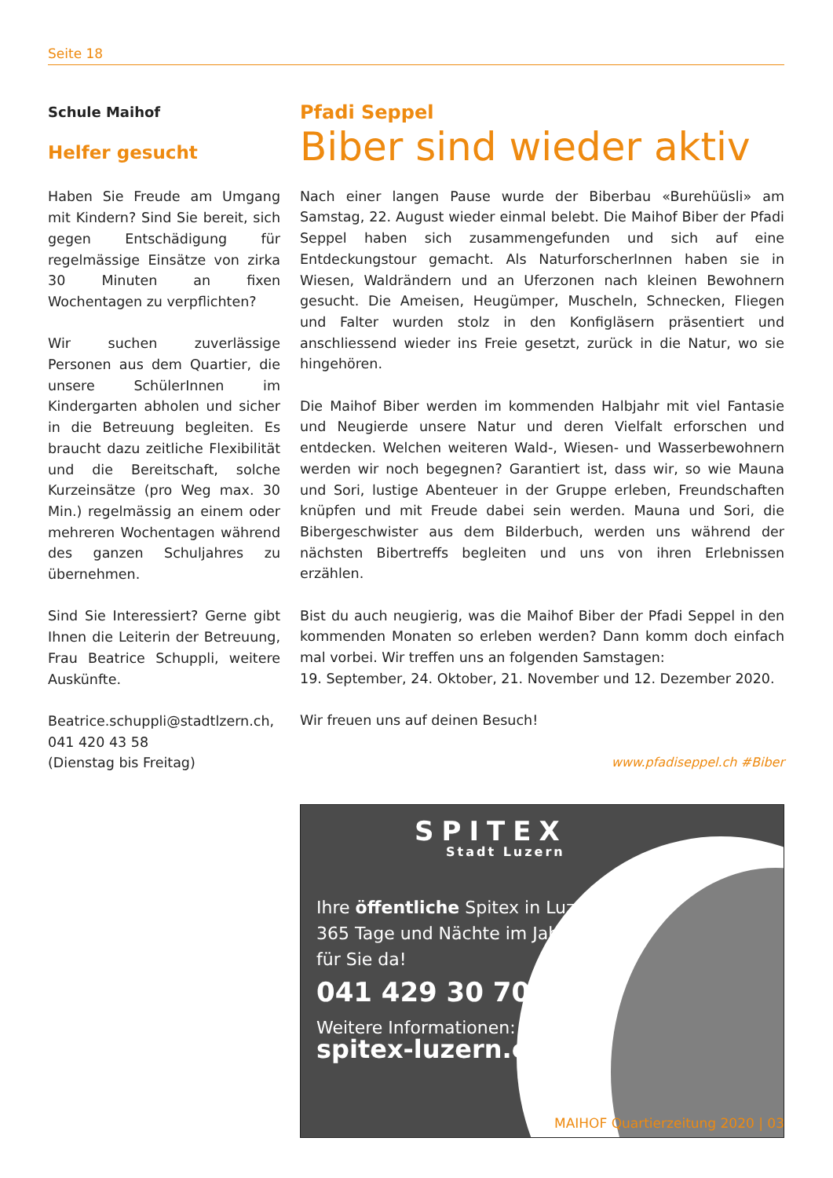Seite 18
Schule Maihof
Helfer gesucht
Haben Sie Freude am Umgang mit Kindern? Sind Sie bereit, sich gegen Entschädigung für regelmässige Einsätze von zirka 30 Minuten an fixen Wochentagen zu verpflichten?
Wir suchen zuverlässige Personen aus dem Quartier, die unsere SchülerInnen im Kindergarten abholen und sicher in die Betreuung begleiten. Es braucht dazu zeitliche Flexibilität und die Bereitschaft, solche Kurzeinsätze (pro Weg max. 30 Min.) regelmässig an einem oder mehreren Wochentagen während des ganzen Schuljahres zu übernehmen.
Sind Sie Interessiert? Gerne gibt Ihnen die Leiterin der Betreuung, Frau Beatrice Schuppli, weitere Auskünfte.
Beatrice.schuppli@stadtlzern.ch,
041 420 43 58
(Dienstag bis Freitag)
Pfadi Seppel
Biber sind wieder aktiv
Nach einer langen Pause wurde der Biberbau «Burehüüsli» am Samstag, 22. August wieder einmal belebt. Die Maihof Biber der Pfadi Seppel haben sich zusammengefunden und sich auf eine Entdeckungstour gemacht. Als NaturforscherInnen haben sie in Wiesen, Waldrändern und an Uferzonen nach kleinen Bewohnern gesucht. Die Ameisen, Heugümper, Muscheln, Schnecken, Fliegen und Falter wurden stolz in den Konfigläsern präsentiert und anschliessend wieder ins Freie gesetzt, zurück in die Natur, wo sie hingehören.
Die Maihof Biber werden im kommenden Halbjahr mit viel Fantasie und Neugierde unsere Natur und deren Vielfalt erforschen und entdecken. Welchen weiteren Wald-, Wiesen- und Wasserbewohnern werden wir noch begegnen? Garantiert ist, dass wir, so wie Mauna und Sori, lustige Abenteuer in der Gruppe erleben, Freundschaften knüpfen und mit Freude dabei sein werden. Mauna und Sori, die Bibergeschwister aus dem Bilderbuch, werden uns während der nächsten Bibertreffs begleiten und uns von ihren Erlebnissen erzählen.
Bist du auch neugierig, was die Maihof Biber der Pfadi Seppel in den kommenden Monaten so erleben werden? Dann komm doch einfach mal vorbei. Wir treffen uns an folgenden Samstagen:
19. September, 24. Oktober, 21. November und 12. Dezember 2020.
Wir freuen uns auf deinen Besuch!
www.pfadiseppel.ch #Biber
SPITEX
Stadt Luzern
Ihre öffentliche Spitex in Luzern –
365 Tage und Nächte im Jahr
für Sie da!
041 429 30 70
Weitere Informationen:
spitex-luzern.ch
MAIHOF Quartierzeitung 2020 | 03